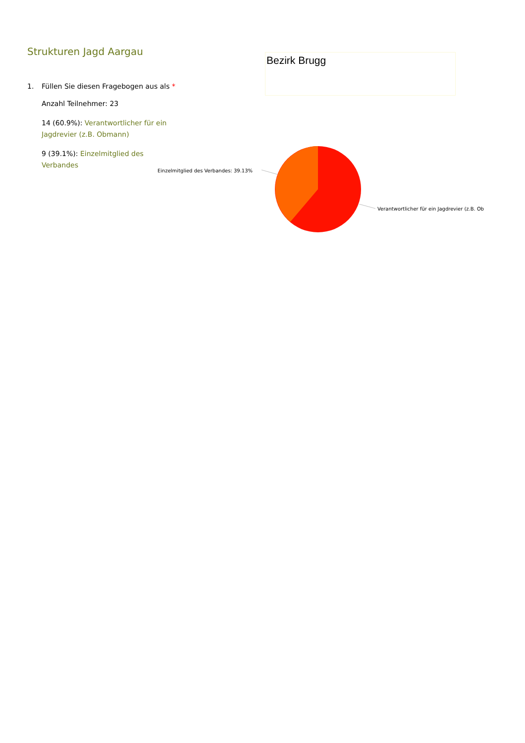Strukturen Jagd Aargau
1. Füllen Sie diesen Fragebogen aus als *
Anzahl Teilnehmer: 23
14 (60.9%): Verantwortlicher für ein Jagdrevier (z.B. Obmann)
9 (39.1%): Einzelmitglied des Verbandes
Bezirk Brugg
Einzelmitglied des Verbandes: 39.13%
Verantwortlicher für ein Jagdrevier (z.B. Ob